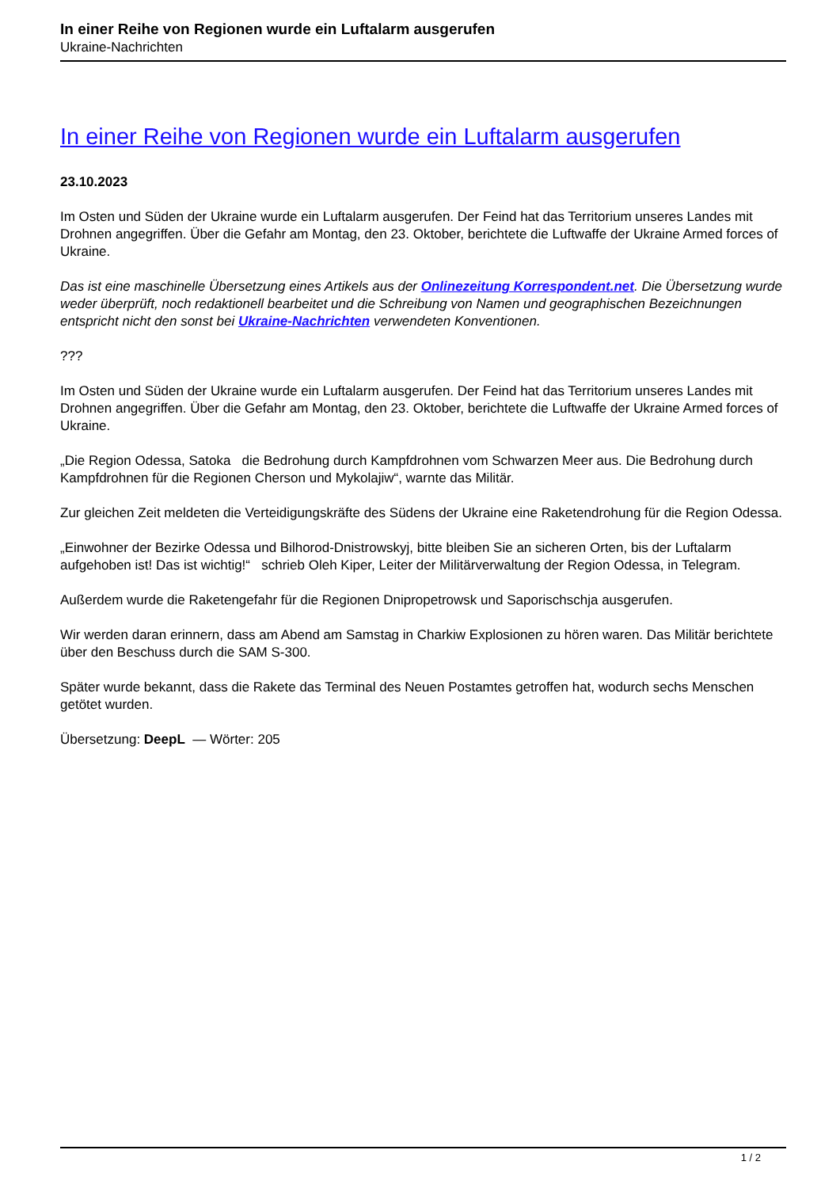In einer Reihe von Regionen wurde ein Luftalarm ausgerufen
Ukraine-Nachrichten
In einer Reihe von Regionen wurde ein Luftalarm ausgerufen
23.10.2023
Im Osten und Süden der Ukraine wurde ein Luftalarm ausgerufen. Der Feind hat das Territorium unseres Landes mit Drohnen angegriffen. Über die Gefahr am Montag, den 23. Oktober, berichtete die Luftwaffe der Ukraine Armed forces of Ukraine.
Das ist eine maschinelle Übersetzung eines Artikels aus der Onlinezeitung Korrespondent.net. Die Übersetzung wurde weder überprüft, noch redaktionell bearbeitet und die Schreibung von Namen und geographischen Bezeichnungen entspricht nicht den sonst bei Ukraine-Nachrichten verwendeten Konventionen.
???
Im Osten und Süden der Ukraine wurde ein Luftalarm ausgerufen. Der Feind hat das Territorium unseres Landes mit Drohnen angegriffen. Über die Gefahr am Montag, den 23. Oktober, berichtete die Luftwaffe der Ukraine Armed forces of Ukraine.
„Die Region Odessa, Satoka die Bedrohung durch Kampfdrohnen vom Schwarzen Meer aus. Die Bedrohung durch Kampfdrohnen für die Regionen Cherson und Mykolajiw“, warnte das Militär.
Zur gleichen Zeit meldeten die Verteidigungskräfte des Südens der Ukraine eine Raketendrohung für die Region Odessa.
„Einwohner der Bezirke Odessa und Bilhorod-Dnistrowskyj, bitte bleiben Sie an sicheren Orten, bis der Luftalarm aufgehoben ist! Das ist wichtig!“ schrieb Oleh Kiper, Leiter der Militärverwaltung der Region Odessa, in Telegram.
Außerdem wurde die Raketengefahr für die Regionen Dnipropetrowsk und Saporischschja ausgerufen.
Wir werden daran erinnern, dass am Abend am Samstag in Charkiw Explosionen zu hören waren. Das Militär berichtete über den Beschuss durch die SAM S-300.
Später wurde bekannt, dass die Rakete das Terminal des Neuen Postamtes getroffen hat, wodurch sechs Menschen getötet wurden.
Übersetzung: DeepL — Wörter: 205
1 / 2